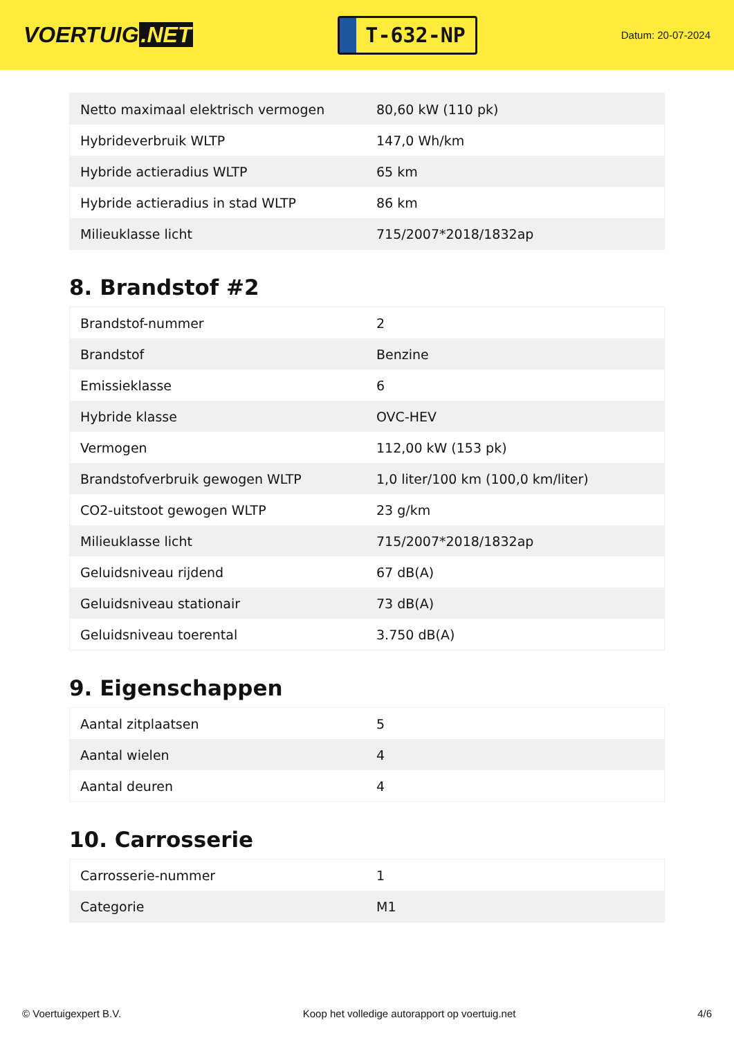VOERTUIG.NET
T-632-NP
Datum: 20-07-2024
| Netto maximaal elektrisch vermogen | 80,60 kW (110 pk) |
| Hybrideverbruik WLTP | 147,0 Wh/km |
| Hybride actieradius WLTP | 65 km |
| Hybride actieradius in stad WLTP | 86 km |
| Milieuklasse licht | 715/2007*2018/1832ap |
8. Brandstof #2
| Brandstof-nummer | 2 |
| Brandstof | Benzine |
| Emissieklasse | 6 |
| Hybride klasse | OVC-HEV |
| Vermogen | 112,00 kW (153 pk) |
| Brandstofverbruik gewogen WLTP | 1,0 liter/100 km (100,0 km/liter) |
| CO2-uitstoot gewogen WLTP | 23 g/km |
| Milieuklasse licht | 715/2007*2018/1832ap |
| Geluidsniveau rijdend | 67 dB(A) |
| Geluidsniveau stationair | 73 dB(A) |
| Geluidsniveau toerental | 3.750 dB(A) |
9. Eigenschappen
| Aantal zitplaatsen | 5 |
| Aantal wielen | 4 |
| Aantal deuren | 4 |
10. Carrosserie
| Carrosserie-nummer | 1 |
| Categorie | M1 |
© Voertuigexpert B.V. Koop het volledige autorapport op voertuig.net 4/6